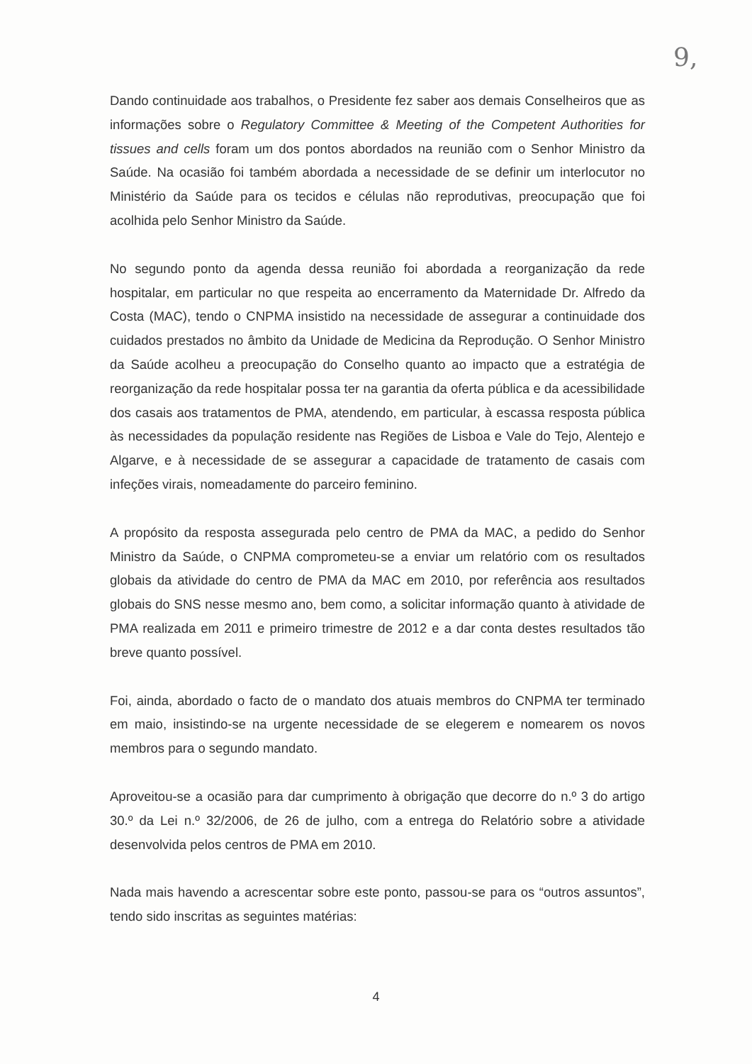9,
Dando continuidade aos trabalhos, o Presidente fez saber aos demais Conselheiros que as informações sobre o Regulatory Committee & Meeting of the Competent Authorities for tissues and cells foram um dos pontos abordados na reunião com o Senhor Ministro da Saúde. Na ocasião foi também abordada a necessidade de se definir um interlocutor no Ministério da Saúde para os tecidos e células não reprodutivas, preocupação que foi acolhida pelo Senhor Ministro da Saúde.
No segundo ponto da agenda dessa reunião foi abordada a reorganização da rede hospitalar, em particular no que respeita ao encerramento da Maternidade Dr. Alfredo da Costa (MAC), tendo o CNPMA insistido na necessidade de assegurar a continuidade dos cuidados prestados no âmbito da Unidade de Medicina da Reprodução. O Senhor Ministro da Saúde acolheu a preocupação do Conselho quanto ao impacto que a estratégia de reorganização da rede hospitalar possa ter na garantia da oferta pública e da acessibilidade dos casais aos tratamentos de PMA, atendendo, em particular, à escassa resposta pública às necessidades da população residente nas Regiões de Lisboa e Vale do Tejo, Alentejo e Algarve, e à necessidade de se assegurar a capacidade de tratamento de casais com infeções virais, nomeadamente do parceiro feminino.
A propósito da resposta assegurada pelo centro de PMA da MAC, a pedido do Senhor Ministro da Saúde, o CNPMA comprometeu-se a enviar um relatório com os resultados globais da atividade do centro de PMA da MAC em 2010, por referência aos resultados globais do SNS nesse mesmo ano, bem como, a solicitar informação quanto à atividade de PMA realizada em 2011 e primeiro trimestre de 2012 e a dar conta destes resultados tão breve quanto possível.
Foi, ainda, abordado o facto de o mandato dos atuais membros do CNPMA ter terminado em maio, insistindo-se na urgente necessidade de se elegerem e nomearem os novos membros para o segundo mandato.
Aproveitou-se a ocasião para dar cumprimento à obrigação que decorre do n.º 3 do artigo 30.º da Lei n.º 32/2006, de 26 de julho, com a entrega do Relatório sobre a atividade desenvolvida pelos centros de PMA em 2010.
Nada mais havendo a acrescentar sobre este ponto, passou-se para os “outros assuntos”, tendo sido inscritas as seguintes matérias:
4